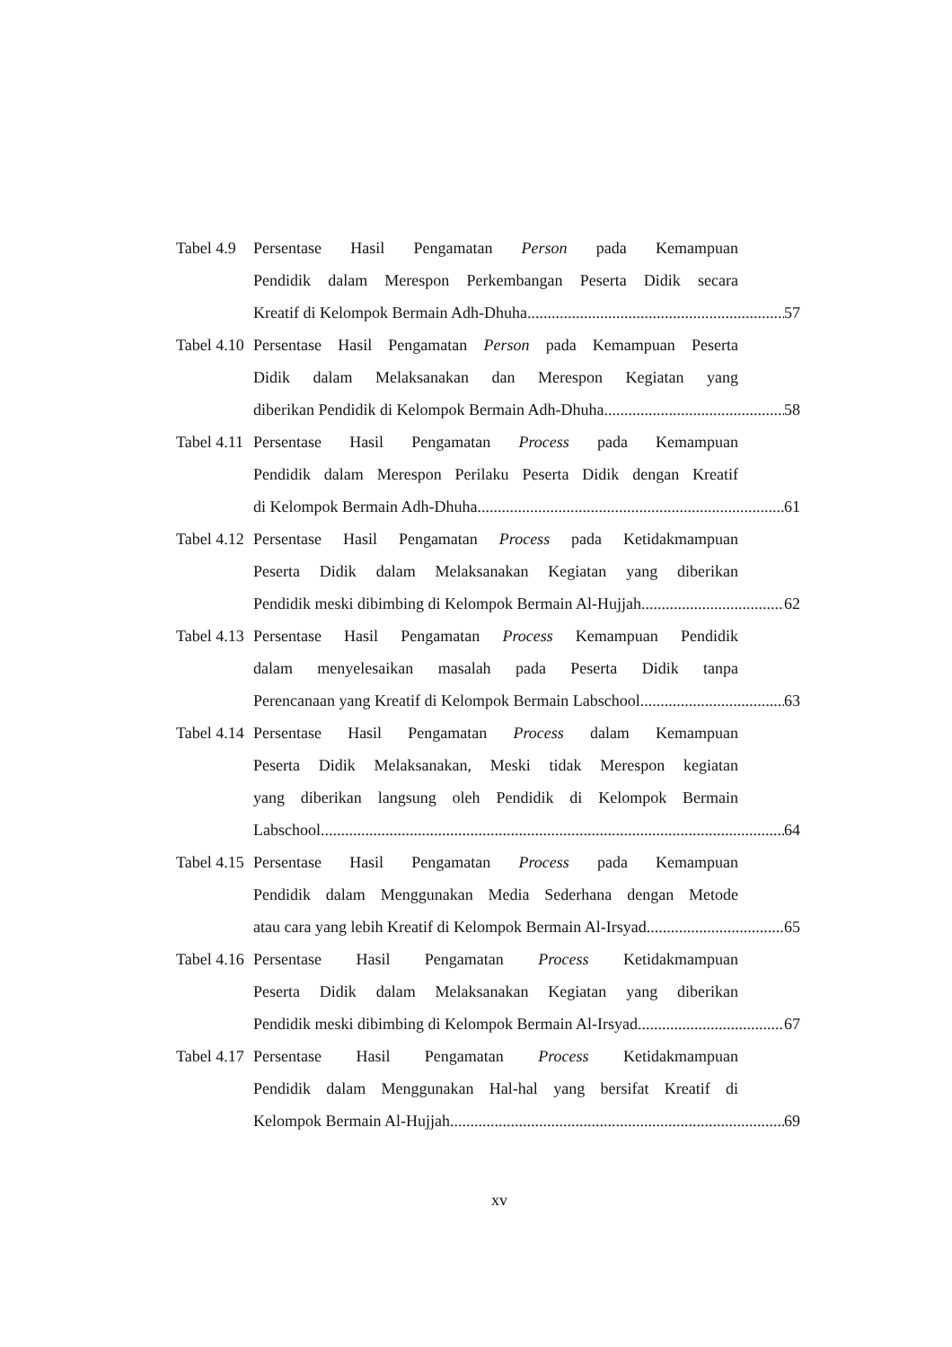Tabel 4.9
Persentase Hasil Pengamatan Person pada Kemampuan
Pendidik dalam Merespon Perkembangan Peserta Didik secara
Kreatif di Kelompok Bermain Adh-Dhuha 57
Tabel 4.10
Persentase Hasil Pengamatan Person pada Kemampuan Peserta
Didik dalam Melaksanakan dan Merespon Kegiatan yang
diberikan Pendidik di Kelompok Bermain Adh-Dhuha 58
Tabel 4.11
Persentase Hasil Pengamatan Process pada Kemampuan
Pendidik dalam Merespon Perilaku Peserta Didik dengan Kreatif
di Kelompok Bermain Adh-Dhuha 61
Tabel 4.12
Persentase Hasil Pengamatan Process pada Ketidakmampuan
Peserta Didik dalam Melaksanakan Kegiatan yang diberikan
Pendidik meski dibimbing di Kelompok Bermain Al-Hujjah 62
Tabel 4.13
Persentase Hasil Pengamatan Process Kemampuan Pendidik
dalam menyelesaikan masalah pada Peserta Didik tanpa
Perencanaan yang Kreatif di Kelompok Bermain Labschool 63
Tabel 4.14
Persentase Hasil Pengamatan Process dalam Kemampuan
Peserta Didik Melaksanakan, Meski tidak Merespon kegiatan
yang diberikan langsung oleh Pendidik di Kelompok Bermain
Labschool 64
Tabel 4.15
Persentase Hasil Pengamatan Process pada Kemampuan
Pendidik dalam Menggunakan Media Sederhana dengan Metode
atau cara yang lebih Kreatif di Kelompok Bermain Al-Irsyad 65
Tabel 4.16
Persentase Hasil Pengamatan Process Ketidakmampuan
Peserta Didik dalam Melaksanakan Kegiatan yang diberikan
Pendidik meski dibimbing di Kelompok Bermain Al-Irsyad 67
Tabel 4.17
Persentase Hasil Pengamatan Process Ketidakmampuan
Pendidik dalam Menggunakan Hal-hal yang bersifat Kreatif di
Kelompok Bermain Al-Hujjah 69
xv